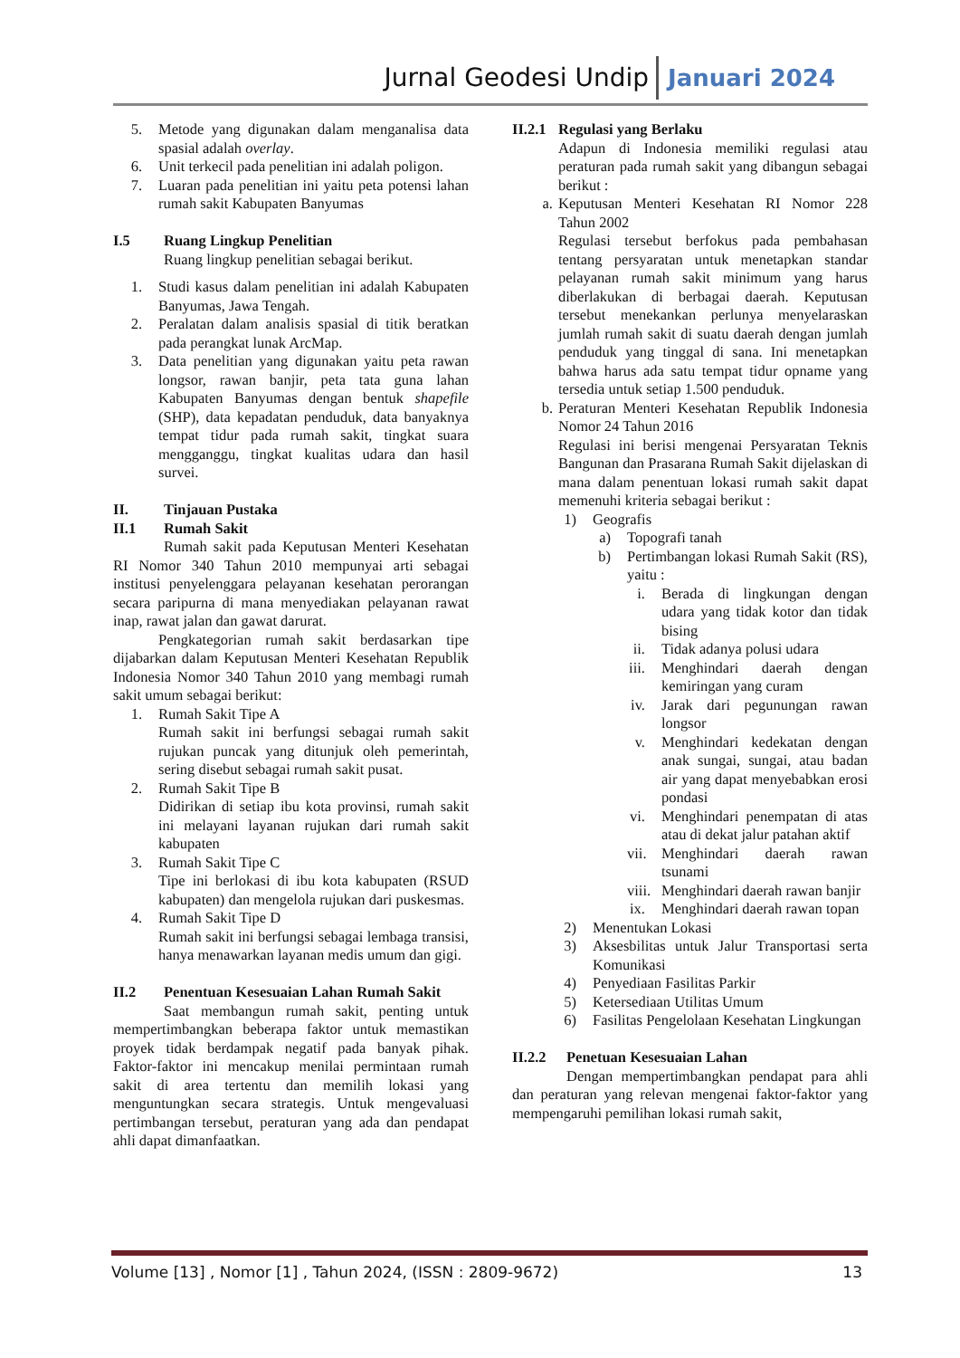Jurnal Geodesi Undip Januari 2024
5. Metode yang digunakan dalam menganalisa data spasial adalah overlay.
6. Unit terkecil pada penelitian ini adalah poligon.
7. Luaran pada penelitian ini yaitu peta potensi lahan rumah sakit Kabupaten Banyumas
I.5 Ruang Lingkup Penelitian
Ruang lingkup penelitian sebagai berikut.
1. Studi kasus dalam penelitian ini adalah Kabupaten Banyumas, Jawa Tengah.
2. Peralatan dalam analisis spasial di titik beratkan pada perangkat lunak ArcMap.
3. Data penelitian yang digunakan yaitu peta rawan longsor, rawan banjir, peta tata guna lahan Kabupaten Banyumas dengan bentuk shapefile (SHP), data kepadatan penduduk, data banyaknya tempat tidur pada rumah sakit, tingkat suara mengganggu, tingkat kualitas udara dan hasil survei.
II. Tinjauan Pustaka
II.1 Rumah Sakit
Rumah sakit pada Keputusan Menteri Kesehatan RI Nomor 340 Tahun 2010 mempunyai arti sebagai institusi penyelenggara pelayanan kesehatan perorangan secara paripurna di mana menyediakan pelayanan rawat inap, rawat jalan dan gawat darurat.
Pengkategorian rumah sakit berdasarkan tipe dijabarkan dalam Keputusan Menteri Kesehatan Republik Indonesia Nomor 340 Tahun 2010 yang membagi rumah sakit umum sebagai berikut:
1. Rumah Sakit Tipe A
Rumah sakit ini berfungsi sebagai rumah sakit rujukan puncak yang ditunjuk oleh pemerintah, sering disebut sebagai rumah sakit pusat.
2. Rumah Sakit Tipe B
Didirikan di setiap ibu kota provinsi, rumah sakit ini melayani layanan rujukan dari rumah sakit kabupaten
3. Rumah Sakit Tipe C
Tipe ini berlokasi di ibu kota kabupaten (RSUD kabupaten) dan mengelola rujukan dari puskesmas.
4. Rumah Sakit Tipe D
Rumah sakit ini berfungsi sebagai lembaga transisi, hanya menawarkan layanan medis umum dan gigi.
II.2 Penentuan Kesesuaian Lahan Rumah Sakit
Saat membangun rumah sakit, penting untuk mempertimbangkan beberapa faktor untuk memastikan proyek tidak berdampak negatif pada banyak pihak. Faktor-faktor ini mencakup menilai permintaan rumah sakit di area tertentu dan memilih lokasi yang menguntungkan secara strategis. Untuk mengevaluasi pertimbangan tersebut, peraturan yang ada dan pendapat ahli dapat dimanfaatkan.
II.2.1 Regulasi yang Berlaku
Adapun di Indonesia memiliki regulasi atau peraturan pada rumah sakit yang dibangun sebagai berikut :
a. Keputusan Menteri Kesehatan RI Nomor 228 Tahun 2002
Regulasi tersebut berfokus pada pembahasan tentang persyaratan untuk menetapkan standar pelayanan rumah sakit minimum yang harus diberlakukan di berbagai daerah. Keputusan tersebut menekankan perlunya menyelaraskan jumlah rumah sakit di suatu daerah dengan jumlah penduduk yang tinggal di sana. Ini menetapkan bahwa harus ada satu tempat tidur opname yang tersedia untuk setiap 1.500 penduduk.
b. Peraturan Menteri Kesehatan Republik Indonesia Nomor 24 Tahun 2016
Regulasi ini berisi mengenai Persyaratan Teknis Bangunan dan Prasarana Rumah Sakit dijelaskan di mana dalam penentuan lokasi rumah sakit dapat memenuhi kriteria sebagai berikut :
1) Geografis
a) Topografi tanah
b) Pertimbangan lokasi Rumah Sakit (RS), yaitu :
i. Berada di lingkungan dengan udara yang tidak kotor dan tidak bising
ii. Tidak adanya polusi udara
iii. Menghindari daerah dengan kemiringan yang curam
iv. Jarak dari pegunungan rawan longsor
v. Menghindari kedekatan dengan anak sungai, sungai, atau badan air yang dapat menyebabkan erosi pondasi
vi. Menghindari penempatan di atas atau di dekat jalur patahan aktif
vii. Menghindari daerah rawan tsunami
viii. Menghindari daerah rawan banjir
ix. Menghindari daerah rawan topan
2) Menentukan Lokasi
3) Aksesbilitas untuk Jalur Transportasi serta Komunikasi
4) Penyediaan Fasilitas Parkir
5) Ketersediaan Utilitas Umum
6) Fasilitas Pengelolaan Kesehatan Lingkungan
II.2.2 Penetuan Kesesuaian Lahan
Dengan mempertimbangkan pendapat para ahli dan peraturan yang relevan mengenai faktor-faktor yang mempengaruhi pemilihan lokasi rumah sakit,
Volume [13] , Nomor [1] , Tahun 2024, (ISSN : 2809-9672) 13